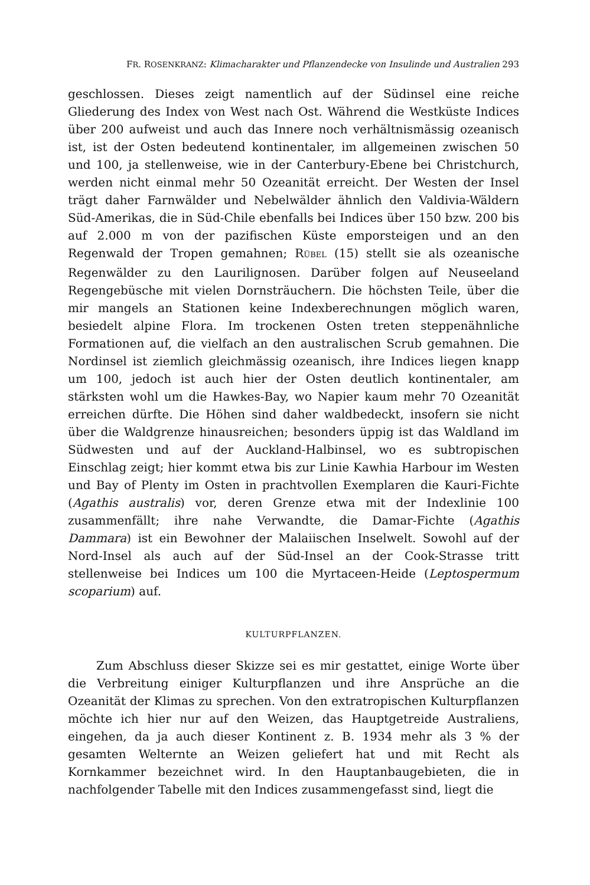FR. ROSENKRANZ: Klimacharakter und Pflanzendecke von Insulinde und Australien 293
geschlossen. Dieses zeigt namentlich auf der Südinsel eine reiche Gliederung des Index von West nach Ost. Während die Westküste Indices über 200 aufweist und auch das Innere noch verhältnismässig ozeanisch ist, ist der Osten bedeutend kontinentaler, im allgemeinen zwischen 50 und 100, ja stellenweise, wie in der Canterbury-Ebene bei Christchurch, werden nicht einmal mehr 50 Ozeanität erreicht. Der Westen der Insel trägt daher Farnwälder und Nebelwälder ähnlich den Valdivia-Wäldern Süd-Amerikas, die in Süd-Chile ebenfalls bei Indices über 150 bzw. 200 bis auf 2.000 m von der pazifischen Küste emporsteigen und an den Regenwald der Tropen gemahnen; RÜBEL (15) stellt sie als ozeanische Regenwälder zu den Laurilignosen. Darüber folgen auf Neuseeland Regengebüsche mit vielen Dornsträuchern. Die höchsten Teile, über die mir mangels an Stationen keine Indexberechnungen möglich waren, besiedelt alpine Flora. Im trockenen Osten treten steppenähnliche Formationen auf, die vielfach an den australischen Scrub gemahnen. Die Nordinsel ist ziemlich gleichmässig ozeanisch, ihre Indices liegen knapp um 100, jedoch ist auch hier der Osten deutlich kontinentaler, am stärksten wohl um die Hawkes-Bay, wo Napier kaum mehr 70 Ozeanität erreichen dürfte. Die Höhen sind daher waldbedeckt, insofern sie nicht über die Waldgrenze hinausreichen; besonders üppig ist das Waldland im Südwesten und auf der Auckland-Halbinsel, wo es subtropischen Einschlag zeigt; hier kommt etwa bis zur Linie Kawhia Harbour im Westen und Bay of Plenty im Osten in prachtvollen Exemplaren die Kauri-Fichte (Agathis australis) vor, deren Grenze etwa mit der Indexlinie 100 zusammenfällt; ihre nahe Verwandte, die Damar-Fichte (Agathis Dammara) ist ein Bewohner der Malaiischen Inselwelt. Sowohl auf der Nord-Insel als auch auf der Süd-Insel an der Cook-Strasse tritt stellenweise bei Indices um 100 die Myrtaceen-Heide (Leptospermum scoparium) auf.
KULTURPFLANZEN.
Zum Abschluss dieser Skizze sei es mir gestattet, einige Worte über die Verbreitung einiger Kulturpflanzen und ihre Ansprüche an die Ozeanität der Klimas zu sprechen. Von den extratropischen Kulturpflanzen möchte ich hier nur auf den Weizen, das Hauptgetreide Australiens, eingehen, da ja auch dieser Kontinent z. B. 1934 mehr als 3 % der gesamten Welternte an Weizen geliefert hat und mit Recht als Kornkammer bezeichnet wird. In den Hauptanbaugebieten, die in nachfolgender Tabelle mit den Indices zusammengefasst sind, liegt die